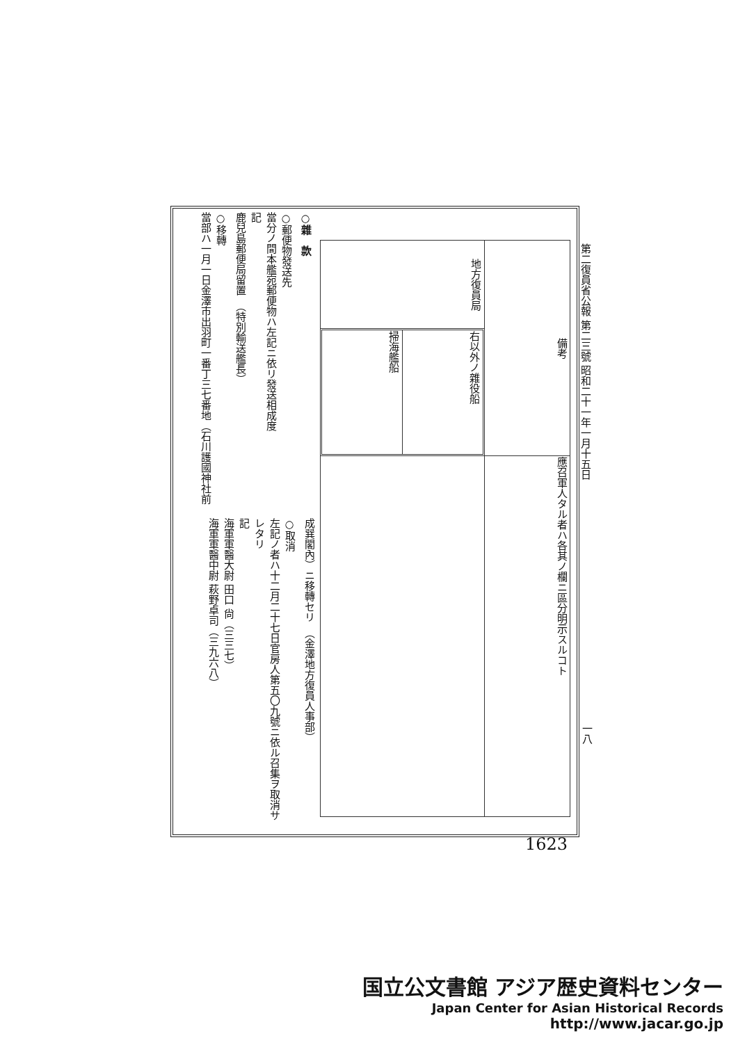第二復員省公報 第二三號 昭和二十一年一月十五日
| 地方復員局 | 備考 |
| --- | --- |
| / 掃海艦船 / 右以外ノ雜役船 / | |
| | 應召軍人タル者ハ各其ノ欄ニ區分明示スルコト |
○雜　款
○郵便物發送先
當分ノ間本艦宛郵便物ハ左記ニ依リ發送相成度
記
鹿兒島郵便局留置　（特別輸送艦長）
○移轉
當部ハ一月一日金澤市出羽町一番丁三七番地（石川護國神社前
成巽閣內）ニ移轉セリ　（金澤地方復員人事部）
○取消
左記ノ者ハ十二月二十七日官房人第五〇九號ニ依ル召集ヲ取消サレタリ
記
海軍軍醫大尉 田口 尙（三三七）
海軍軍醫中尉 萩野卓司（三九六八）
一八
1623
国立公文書館 アジア歴史資料センター
Japan Center for Asian Historical Records
http://www.jacar.go.jp